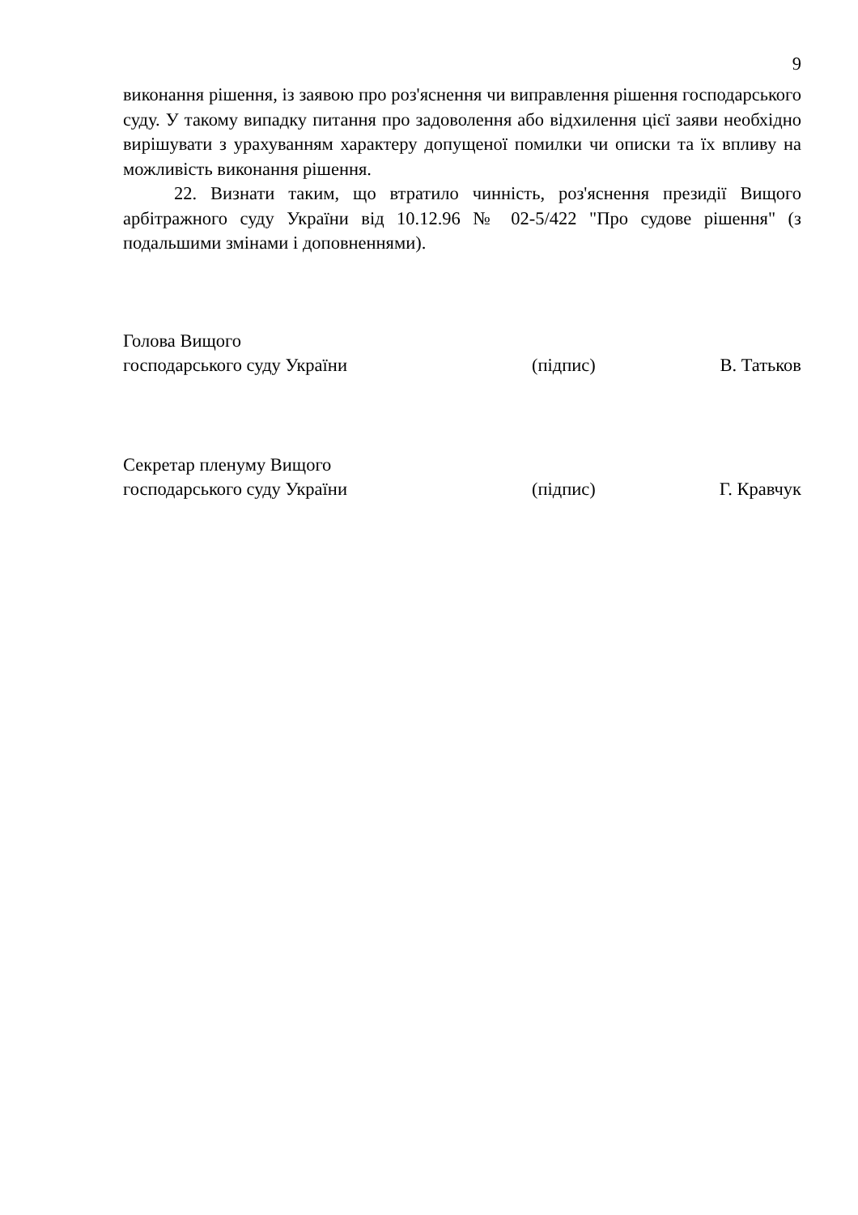9
виконання рішення, із заявою про роз'яснення чи виправлення рішення господарського суду. У такому випадку питання про задоволення або відхилення цієї заяви необхідно вирішувати з урахуванням характеру допущеної помилки чи описки та їх впливу на можливість виконання рішення.
22. Визнати таким, що втратило чинність, роз'яснення президії Вищого арбітражного суду України від 10.12.96 № 02-5/422 "Про судове рішення" (з подальшими змінами і доповненнями).
Голова Вищого
господарського суду України (підпис) В. Татьков
Секретар пленуму Вищого
господарського суду України (підпис) Г. Кравчук